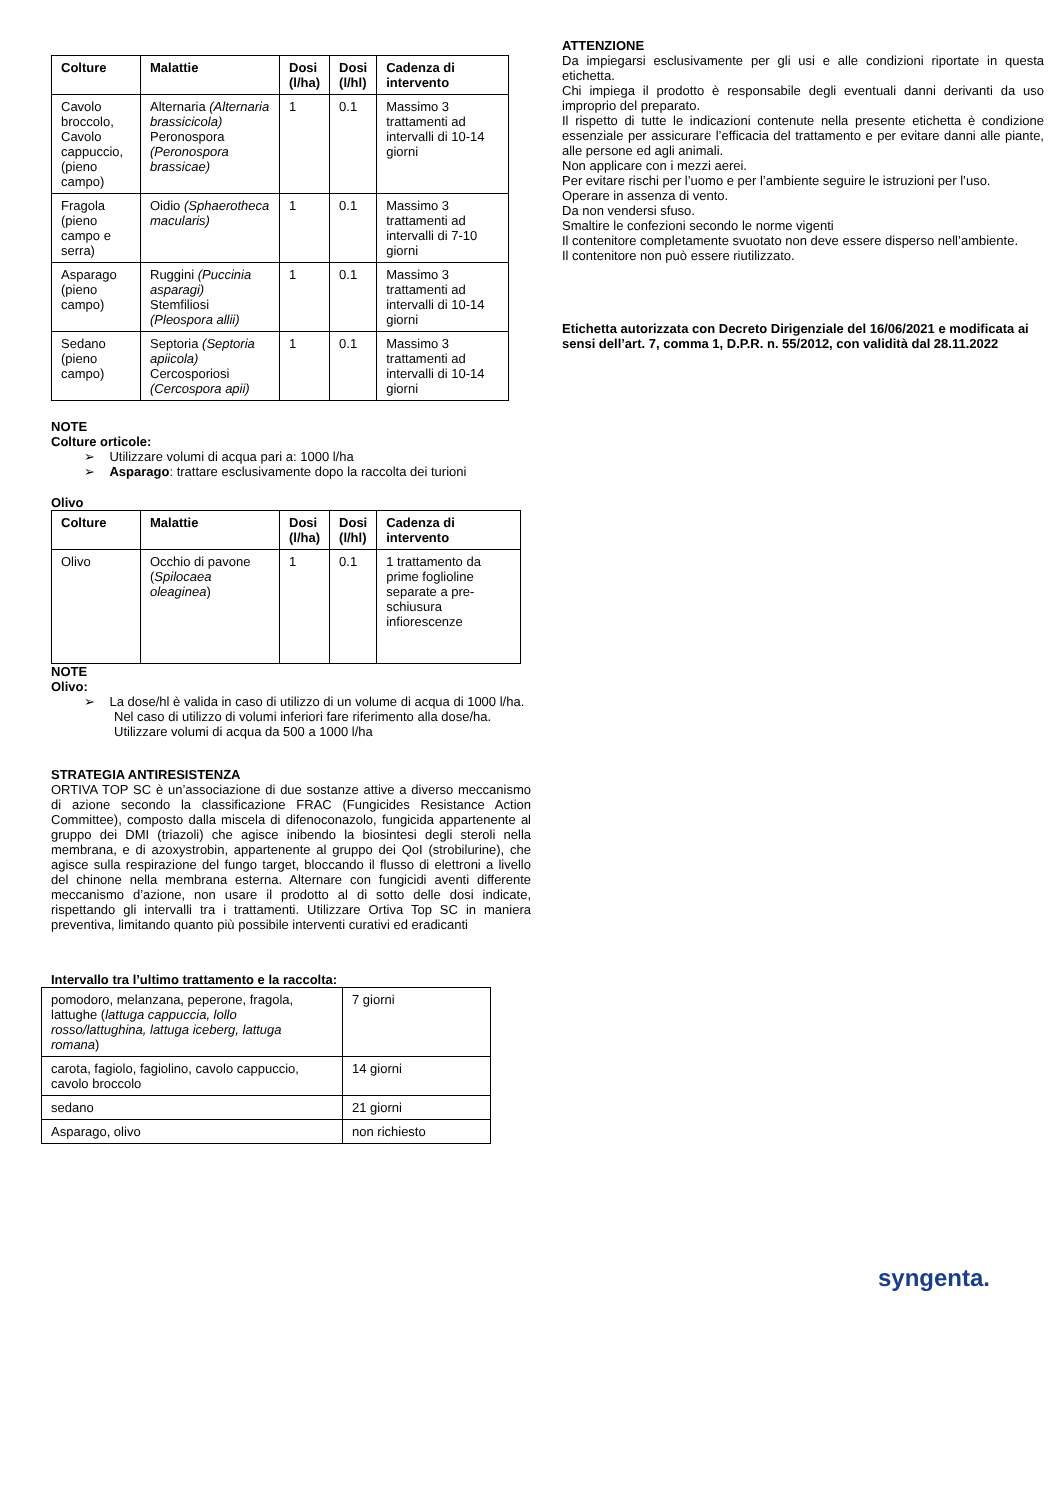| Colture | Malattie | Dosi (l/ha) | Dosi (l/hl) | Cadenza di intervento |
| --- | --- | --- | --- | --- |
| Cavolo broccolo, Cavolo cappuccio, (pieno campo) | Alternaria (Alternaria brassicicola) Peronospora (Peronospora brassicae) | 1 | 0.1 | Massimo 3 trattamenti ad intervalli di 10-14 giorni |
| Fragola (pieno campo e serra) | Oidio (Sphaerotheca macularis) | 1 | 0.1 | Massimo 3 trattamenti ad intervalli di 7-10 giorni |
| Asparago (pieno campo) | Ruggini (Puccinia asparagi) Stemfiliosi (Pleospora allii) | 1 | 0.1 | Massimo 3 trattamenti ad intervalli di 10-14 giorni |
| Sedano (pieno campo) | Septoria (Septoria apiicola) Cercosporiosi (Cercospora apii) | 1 | 0.1 | Massimo 3 trattamenti ad intervalli di 10-14 giorni |
NOTE
Colture orticole:
➢ Utilizzare volumi di acqua pari a: 1000 l/ha
➢ Asparago: trattare esclusivamente dopo la raccolta dei turioni
Olivo
| Colture | Malattie | Dosi (l/ha) | Dosi (l/hl) | Cadenza di intervento |
| --- | --- | --- | --- | --- |
| Olivo | Occhio di pavone ( Spilocaea oleaginea ) | 1 | 0.1 | 1 trattamento da prime foglioline separate a pre-schiusura infiorescenze |
NOTE
Olivo:
➢ La dose/hl è valida in caso di utilizzo di un volume di acqua di 1000 l/ha. Nel caso di utilizzo di volumi inferiori fare riferimento alla dose/ha.
Utilizzare volumi di acqua da 500 a 1000 l/ha
STRATEGIA ANTIRESISTENZA
ORTIVA TOP SC è un’associazione di due sostanze attive a diverso meccanismo di azione secondo la classificazione FRAC (Fungicides Resistance Action Committee), composto dalla miscela di difenoconazolo, fungicida appartenente al gruppo dei DMI (triazoli) che agisce inibendo la biosintesi degli steroli nella membrana, e di azoxystrobin, appartenente al gruppo dei QoI (strobilurine), che agisce sulla respirazione del fungo target, bloccando il flusso di elettroni a livello del chinone nella membrana esterna. Alternare con fungicidi aventi differente meccanismo d’azione, non usare il prodotto al di sotto delle dosi indicate, rispettando gli intervalli tra i trattamenti. Utilizzare Ortiva Top SC in maniera preventiva, limitando quanto più possibile interventi curativi ed eradicanti
Intervallo tra l’ultimo trattamento e la raccolta:
| pomodoro, melanzana, peperone, fragola, lattughe ( lattuga cappuccia, lollo rosso/lattughina, lattuga iceberg, lattuga romana ) | 7 giorni |
| carota, fagiolo, fagiolino, cavolo cappuccio, cavolo broccolo | 14 giorni |
| sedano | 21 giorni |
| Asparago, olivo | non richiesto |
ATTENZIONE
Da impiegarsi esclusivamente per gli usi e alle condizioni riportate in questa etichetta.
Chi impiega il prodotto è responsabile degli eventuali danni derivanti da uso improprio del preparato.
Il rispetto di tutte le indicazioni contenute nella presente etichetta è condizione essenziale per assicurare l’efficacia del trattamento e per evitare danni alle piante, alle persone ed agli animali.
Non applicare con i mezzi aerei.
Per evitare rischi per l’uomo e per l’ambiente seguire le istruzioni per l’uso.
Operare in assenza di vento.
Da non vendersi sfuso.
Smaltire le confezioni secondo le norme vigenti
Il contenitore completamente svuotato non deve essere disperso nell’ambiente.
Il contenitore non può essere riutilizzato.
Etichetta autorizzata con Decreto Dirigenziale del 16/06/2021 e modificata ai sensi dell’art. 7, comma 1, D.P.R. n. 55/2012, con validità dal 28.11.2022
syngenta.